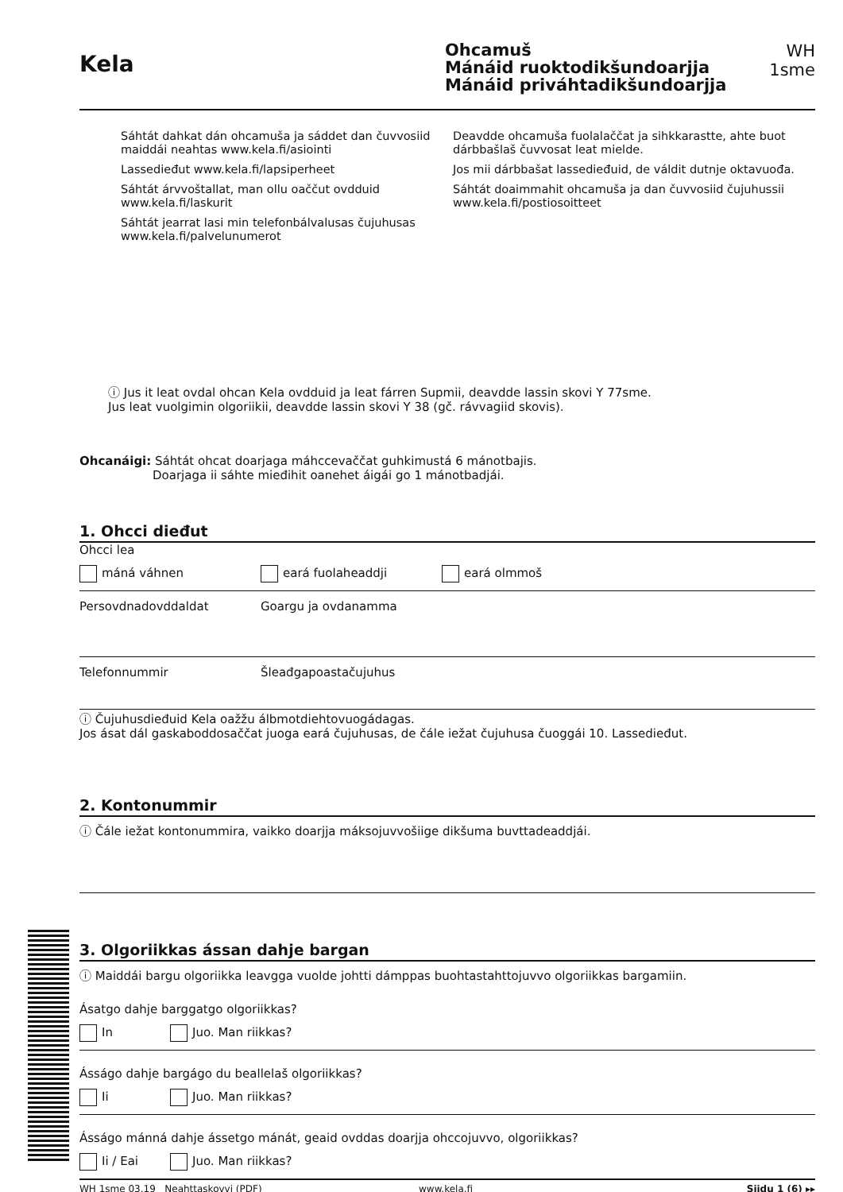Kela
Ohcamuš
Mánáid ruoktodikšundoarjja
Mánáid priváhtadikšundoarjja
WH 1sme
Sáhtát dahkat dán ohcamuša ja sáddet dan čuvvosiid maiddái neahtas www.kela.fi/asiointi
Lassedieđut www.kela.fi/lapsiperheet
Sáhtát árvvoštallat, man ollu oaččut ovdduid www.kela.fi/laskurit
Sáhtát jearrat lasi min telefonbálvalusas čujuhusas www.kela.fi/palvelunumerot
Deavdde ohcamuša fuolalaččat ja sihkkarastte, ahte buot dárbbašlaš čuvvosat leat mielde.
Jos mii dárbbašat lassedieđuid, de váldit dutnje oktavuođa.
Sáhtát doaimmahit ohcamuša ja dan čuvvosiid čujuhussii www.kela.fi/postiosoitteet
ⓘ Jus it leat ovdal ohcan Kela ovdduid ja leat fárren Supmii, deavdde lassin skovi Y 77sme.
Jus leat vuolgimin olgoriikii, deavdde lassin skovi Y 38 (gč. rávvagiid skovis).
Ohcanáigi: Sáhtát ohcat doarjaga máhccevaččat guhkimustá 6 mánotbajis.
Doarjaga ii sáhte mieđihit oanehet áigái go 1 mánotbadjái.
1. Ohcci dieđut
Ohcci lea
máná váhnen eará fuolaheaddji eará olmmoš
Persovdnadovddaldat Goargu ja ovdanamma
Telefonnummir Šleađgapoastačujuhus
ⓘ Čujuhusdieđuid Kela oažžu álbmotdiehtovuogádagas.
Jos ásat dál gaskaboddosaččat juoga eará čujuhusas, de čále iežat čujuhusa čuoggái 10. Lassedieđut.
2. Kontonummir
ⓘ Čále iežat kontonummira, vaikko doarjja máksojuvvošiige dikšuma buvttadeaddjái.
3. Olgoriikkas ássan dahje bargan
ⓘ Maiddái bargu olgoriikka leavgga vuolde johtti dámppas buohtastahttojuvvo olgoriikkas bargamiin.
Ásatgo dahje barggatgo olgoriikkas?
In Juo. Man riikkas?
Ásságo dahje bargágo du beallelaš olgoriikkas?
Ii Juo. Man riikkas?
Ásságo mánná dahje ássetgo mánát, geaid ovddas doarjja ohccojuvvo, olgoriikkas?
Ii / Eai Juo. Man riikkas?
WH 1sme 03.19 Neahttaskovvi (PDF) www.kela.fi Siidu 1 (6) ▸▸